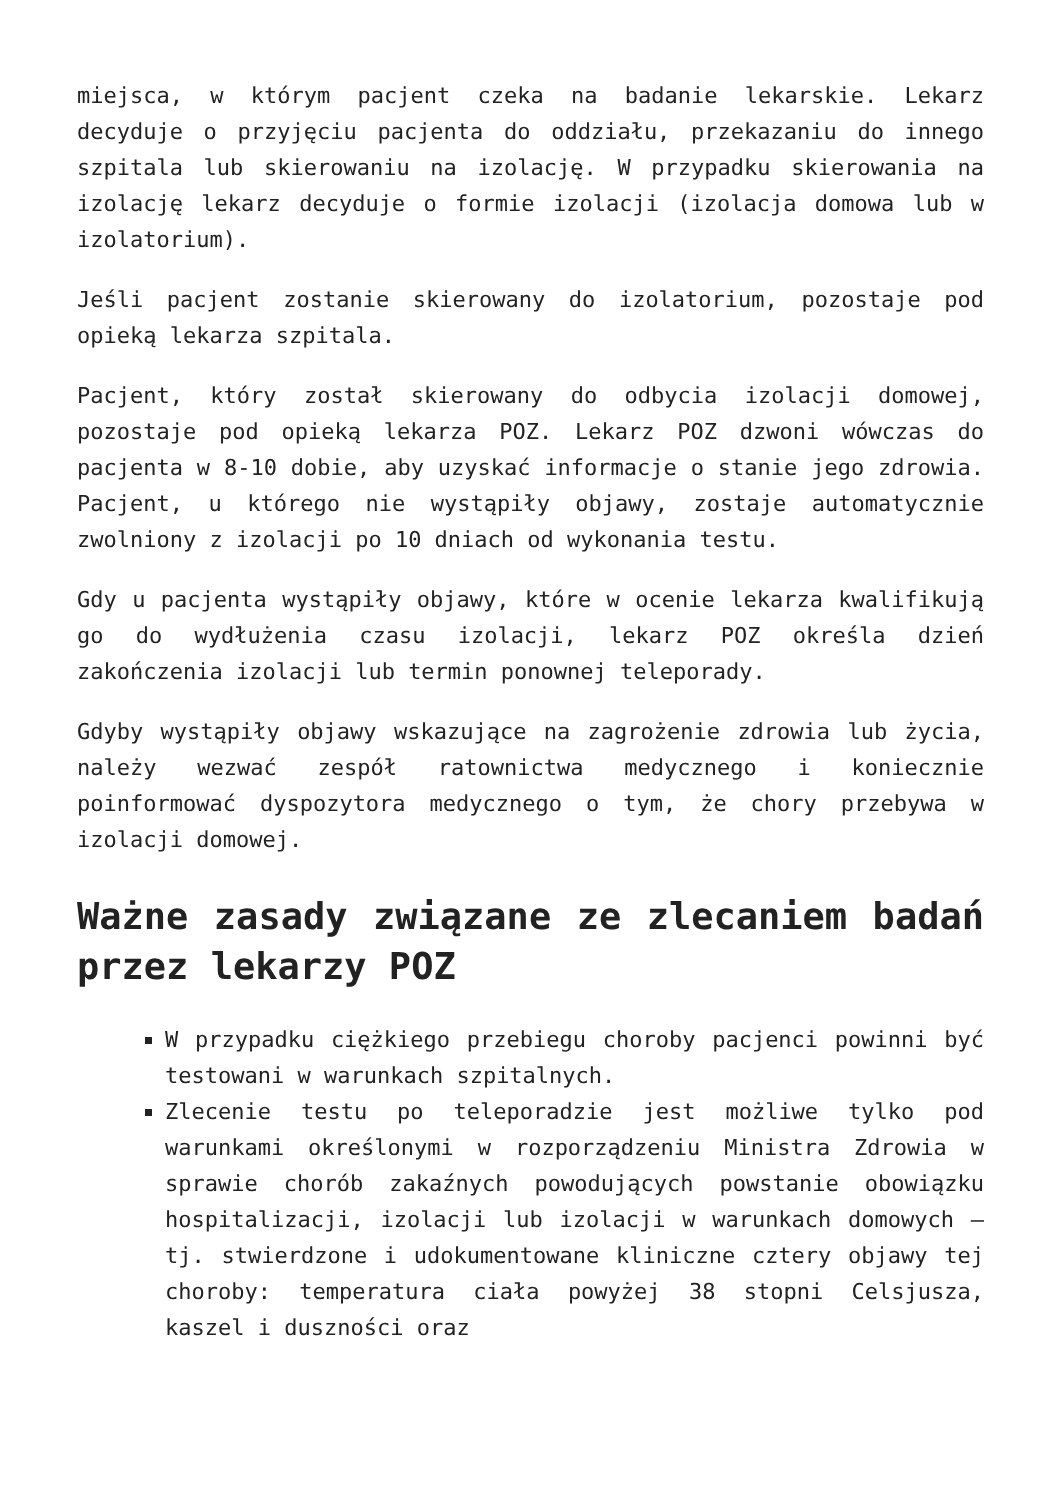miejsca, w którym pacjent czeka na badanie lekarskie. Lekarz decyduje o przyjęciu pacjenta do oddziału, przekazaniu do innego szpitala lub skierowaniu na izolację. W przypadku skierowania na izolację lekarz decyduje o formie izolacji (izolacja domowa lub w izolatorium).
Jeśli pacjent zostanie skierowany do izolatorium, pozostaje pod opieką lekarza szpitala.
Pacjent, który został skierowany do odbycia izolacji domowej, pozostaje pod opieką lekarza POZ. Lekarz POZ dzwoni wówczas do pacjenta w 8-10 dobie, aby uzyskać informacje o stanie jego zdrowia. Pacjent, u którego nie wystąpiły objawy, zostaje automatycznie zwolniony z izolacji po 10 dniach od wykonania testu.
Gdy u pacjenta wystąpiły objawy, które w ocenie lekarza kwalifikują go do wydłużenia czasu izolacji, lekarz POZ określa dzień zakończenia izolacji lub termin ponownej teleporady.
Gdyby wystąpiły objawy wskazujące na zagrożenie zdrowia lub życia, należy wezwać zespół ratownictwa medycznego i koniecznie poinformować dyspozytora medycznego o tym, że chory przebywa w izolacji domowej.
Ważne zasady związane ze zlecaniem badań przez lekarzy POZ
W przypadku ciężkiego przebiegu choroby pacjenci powinni być testowani w warunkach szpitalnych.
Zlecenie testu po teleporadzie jest możliwe tylko pod warunkami określonymi w rozporządzeniu Ministra Zdrowia w sprawie chorób zakaźnych powodujących powstanie obowiązku hospitalizacji, izolacji lub izolacji w warunkach domowych – tj. stwierdzone i udokumentowane kliniczne cztery objawy tej choroby: temperatura ciała powyżej 38 stopni Celsjusza, kaszel i duszności oraz